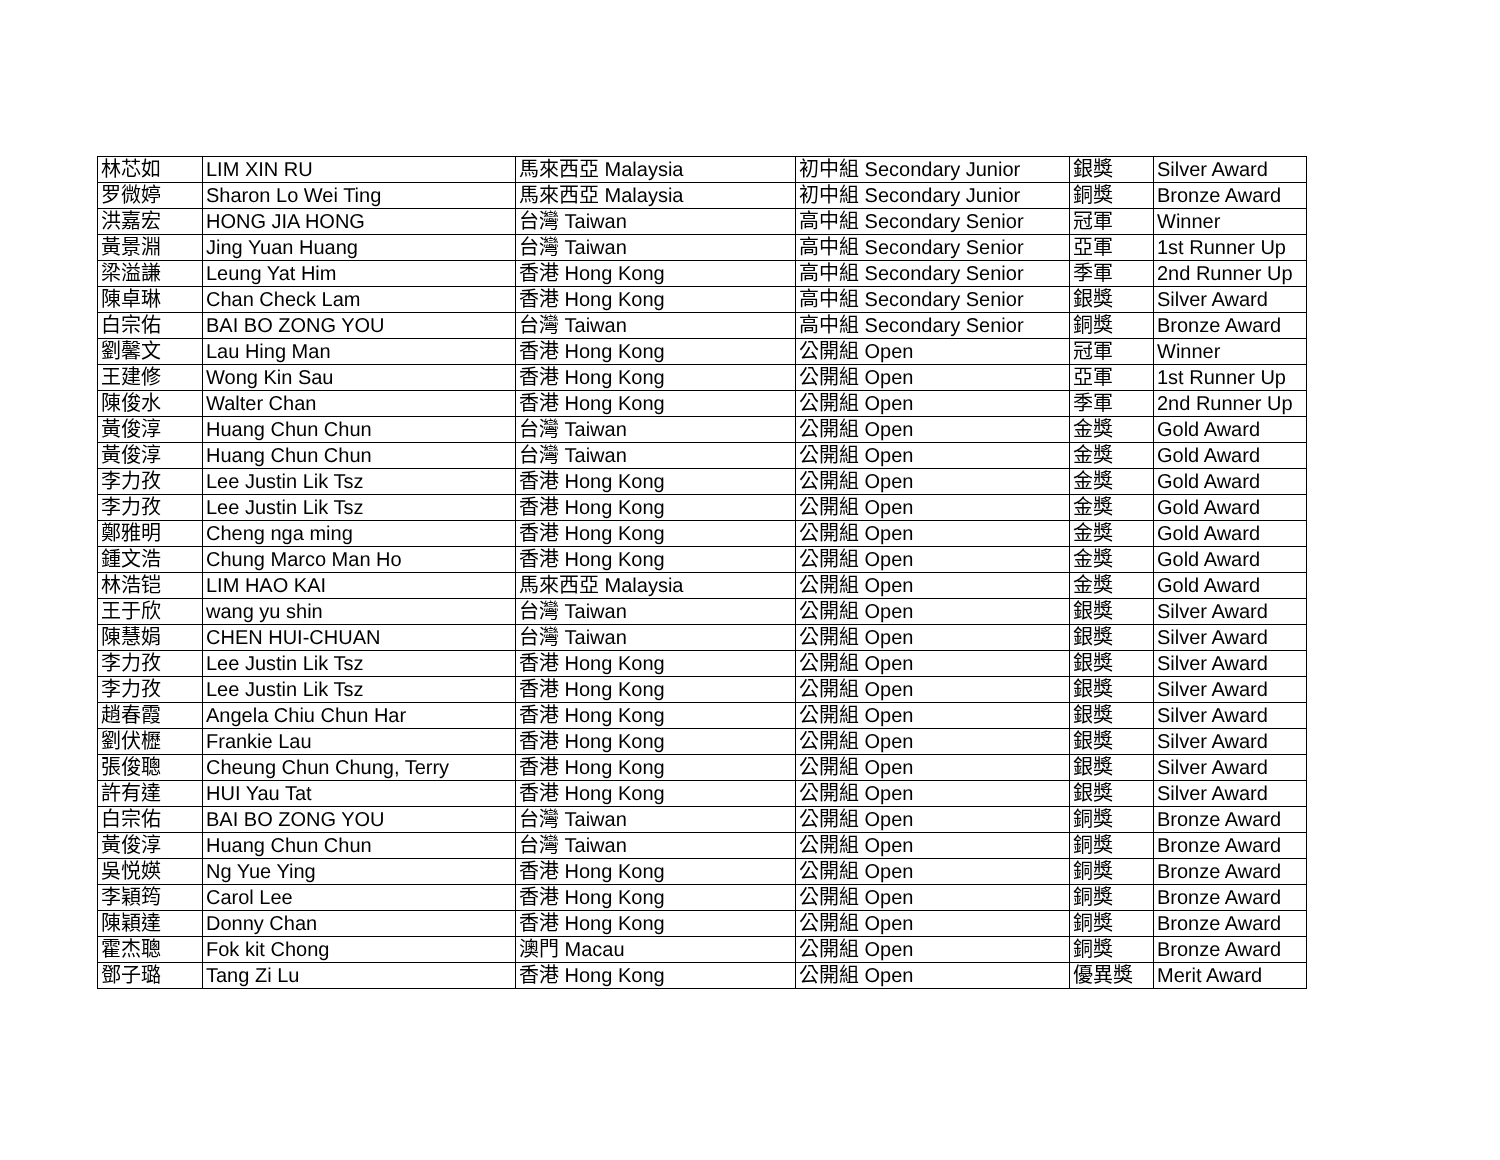| 林芯如 | LIM XIN RU | 馬來西亞 Malaysia | 初中組 Secondary Junior | 銀獎 | Silver Award |
| 罗微婷 | Sharon Lo Wei Ting | 馬來西亞 Malaysia | 初中組 Secondary Junior | 銅獎 | Bronze Award |
| 洪嘉宏 | HONG JIA HONG | 台灣 Taiwan | 高中組 Secondary Senior | 冠軍 | Winner |
| 黃景淵 | Jing Yuan Huang | 台灣 Taiwan | 高中組 Secondary Senior | 亞軍 | 1st Runner Up |
| 梁溢謙 | Leung Yat Him | 香港 Hong Kong | 高中組 Secondary Senior | 季軍 | 2nd Runner Up |
| 陳卓琳 | Chan Check Lam | 香港 Hong Kong | 高中組 Secondary Senior | 銀獎 | Silver Award |
| 白宗佑 | BAI BO ZONG YOU | 台灣 Taiwan | 高中組 Secondary Senior | 銅獎 | Bronze Award |
| 劉馨文 | Lau Hing Man | 香港 Hong Kong | 公開組 Open | 冠軍 | Winner |
| 王建修 | Wong Kin Sau | 香港 Hong Kong | 公開組 Open | 亞軍 | 1st Runner Up |
| 陳俊水 | Walter Chan | 香港 Hong Kong | 公開組 Open | 季軍 | 2nd Runner Up |
| 黃俊淳 | Huang Chun Chun | 台灣 Taiwan | 公開組 Open | 金獎 | Gold Award |
| 黃俊淳 | Huang Chun Chun | 台灣 Taiwan | 公開組 Open | 金獎 | Gold Award |
| 李力孜 | Lee Justin Lik Tsz | 香港 Hong Kong | 公開組 Open | 金獎 | Gold Award |
| 李力孜 | Lee Justin Lik Tsz | 香港 Hong Kong | 公開組 Open | 金獎 | Gold Award |
| 鄭雅明 | Cheng nga ming | 香港 Hong Kong | 公開組 Open | 金獎 | Gold Award |
| 鍾文浩 | Chung Marco Man Ho | 香港 Hong Kong | 公開組 Open | 金獎 | Gold Award |
| 林浩铠 | LIM HAO KAI | 馬來西亞 Malaysia | 公開組 Open | 金獎 | Gold Award |
| 王于欣 | wang yu shin | 台灣 Taiwan | 公開組 Open | 銀獎 | Silver Award |
| 陳慧娟 | CHEN HUI-CHUAN | 台灣 Taiwan | 公開組 Open | 銀獎 | Silver Award |
| 李力孜 | Lee Justin Lik Tsz | 香港 Hong Kong | 公開組 Open | 銀獎 | Silver Award |
| 李力孜 | Lee Justin Lik Tsz | 香港 Hong Kong | 公開組 Open | 銀獎 | Silver Award |
| 趙春霞 | Angela Chiu Chun Har | 香港 Hong Kong | 公開組 Open | 銀獎 | Silver Award |
| 劉伏櫪 | Frankie Lau | 香港 Hong Kong | 公開組 Open | 銀獎 | Silver Award |
| 張俊聰 | Cheung Chun Chung, Terry | 香港 Hong Kong | 公開組 Open | 銀獎 | Silver Award |
| 許有達 | HUI Yau Tat | 香港 Hong Kong | 公開組 Open | 銀獎 | Silver Award |
| 白宗佑 | BAI BO ZONG YOU | 台灣 Taiwan | 公開組 Open | 銅獎 | Bronze Award |
| 黃俊淳 | Huang Chun Chun | 台灣 Taiwan | 公開組 Open | 銅獎 | Bronze Award |
| 吳悦媖 | Ng Yue Ying | 香港 Hong Kong | 公開組 Open | 銅獎 | Bronze Award |
| 李穎筠 | Carol Lee | 香港 Hong Kong | 公開組 Open | 銅獎 | Bronze Award |
| 陳穎達 | Donny Chan | 香港 Hong Kong | 公開組 Open | 銅獎 | Bronze Award |
| 霍杰聰 | Fok kit Chong | 澳門 Macau | 公開組 Open | 銅獎 | Bronze Award |
| 鄧子璐 | Tang Zi Lu | 香港 Hong Kong | 公開組 Open | 優異獎 | Merit Award |